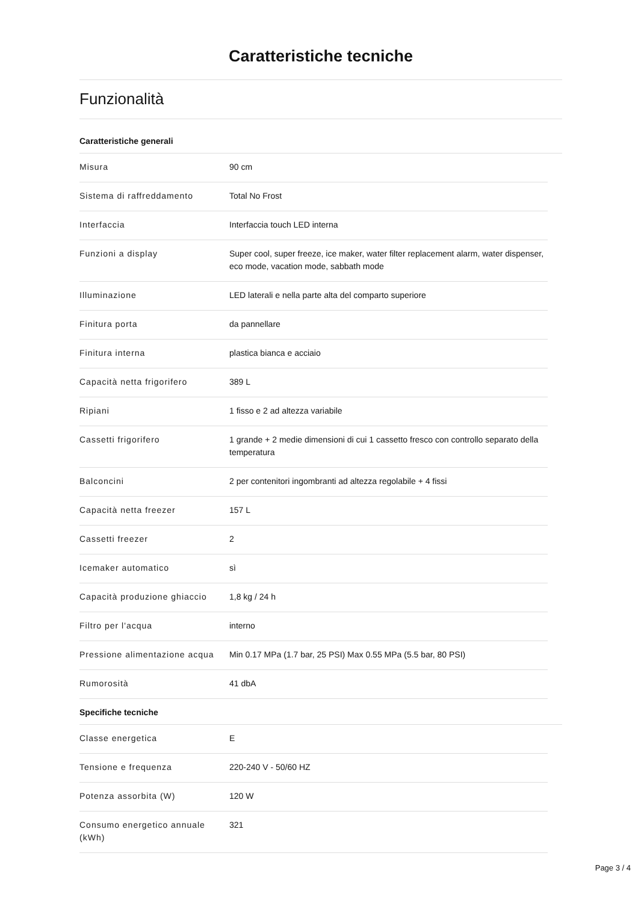Caratteristiche tecniche
Funzionalità
Caratteristiche generali
| Misura | 90 cm |
| Sistema di raffreddamento | Total No Frost |
| Interfaccia | Interfaccia touch LED interna |
| Funzioni a display | Super cool, super freeze, ice maker, water filter replacement alarm, water dispenser, eco mode, vacation mode, sabbath mode |
| Illuminazione | LED laterali e nella parte alta del comparto superiore |
| Finitura porta | da pannellare |
| Finitura interna | plastica bianca e acciaio |
| Capacità netta frigorifero | 389 L |
| Ripiani | 1 fisso e 2 ad altezza variabile |
| Cassetti frigorifero | 1 grande + 2 medie dimensioni di cui 1 cassetto fresco con controllo separato della temperatura |
| Balconcini | 2 per contenitori ingombranti ad altezza regolabile + 4 fissi |
| Capacità netta freezer | 157 L |
| Cassetti freezer | 2 |
| Icemaker automatico | sì |
| Capacità produzione ghiaccio | 1,8 kg / 24 h |
| Filtro per l'acqua | interno |
| Pressione alimentazione acqua | Min 0.17 MPa (1.7 bar, 25 PSI) Max 0.55 MPa (5.5 bar, 80 PSI) |
| Rumorosità | 41 dbA |
Specifiche tecniche
| Classe energetica | E |
| Tensione e frequenza | 220-240 V - 50/60 HZ |
| Potenza assorbita (W) | 120 W |
| Consumo energetico annuale (kWh) | 321 |
Page 3 / 4